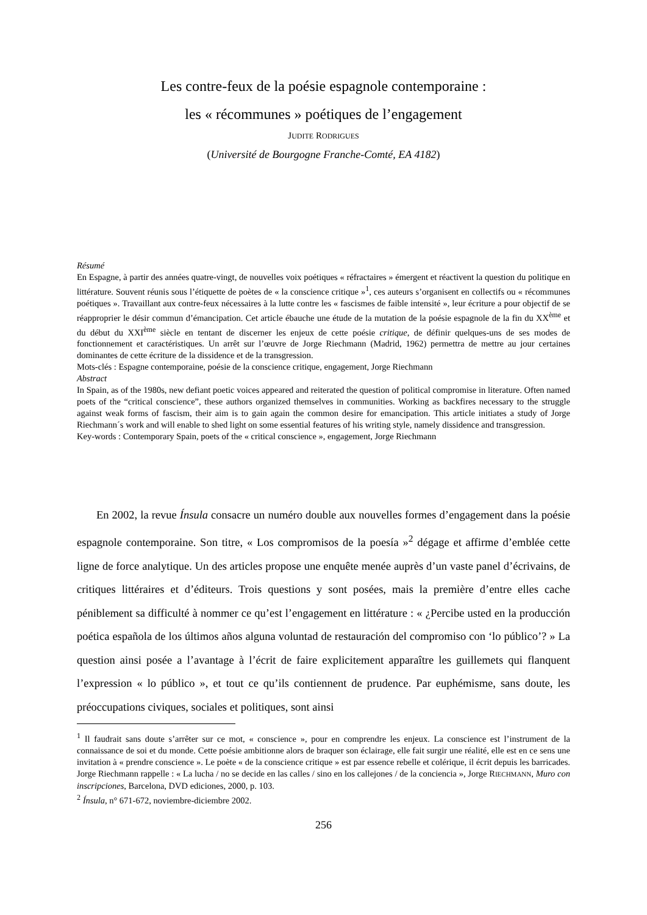Les contre-feux de la poésie espagnole contemporaine :
les « récommunes » poétiques de l’engagement
JUDITE RODRIGUES
(Université de Bourgogne Franche-Comté, EA 4182)
Résumé
En Espagne, à partir des années quatre-vingt, de nouvelles voix poétiques « réfractaires » émergent et réactivent la question du politique en littérature. Souvent réunis sous l’étiquette de poètes de « la conscience critique »<sup>1</sup>, ces auteurs s’organisent en collectifs ou « récommunes poétiques ». Travaillant aux contre-feux nécessaires à la lutte contre les « fascismes de faible intensité », leur écriture a pour objectif de se réapproprier le désir commun d’émancipation. Cet article ébauche une étude de la mutation de la poésie espagnole de la fin du XX<sup>ème</sup> et du début du XXI<sup>ème</sup> siècle en tentant de discerner les enjeux de cette poésie critique, de définir quelques-uns de ses modes de fonctionnement et caractéristiques. Un arrêt sur l’œuvre de Jorge Riechmann (Madrid, 1962) permettra de mettre au jour certaines dominantes de cette écriture de la dissidence et de la transgression.
Mots-clés : Espagne contemporaine, poésie de la conscience critique, engagement, Jorge Riechmann
Abstract
In Spain, as of the 1980s, new defiant poetic voices appeared and reiterated the question of political compromise in literature. Often named poets of the “critical conscience”, these authors organized themselves in communities. Working as backfires necessary to the struggle against weak forms of fascism, their aim is to gain again the common desire for emancipation. This article initiates a study of Jorge Riechmann´s work and will enable to shed light on some essential features of his writing style, namely dissidence and transgression.
Key-words : Contemporary Spain, poets of the « critical conscience », engagement, Jorge Riechmann
En 2002, la revue Ínsula consacre un numéro double aux nouvelles formes d’engagement dans la poésie espagnole contemporaine. Son titre, « Los compromisos de la poesía »<sup>2</sup> dégage et affirme d’emblée cette ligne de force analytique. Un des articles propose une enquête menée auprès d’un vaste panel d’écrivains, de critiques littéraires et d’éditeurs. Trois questions y sont posées, mais la première d’entre elles cache péniblement sa difficulté à nommer ce qu’est l’engagement en littérature : « ¿Percibe usted en la producción poética española de los últimos años alguna voluntad de restauración del compromiso con ‘lo público’? » La question ainsi posée a l’avantage à l’écrit de faire explicitement apparaître les guillemets qui flanquent l’expression « lo público », et tout ce qu’ils contiennent de prudence. Par euphémisme, sans doute, les préoccupations civiques, sociales et politiques, sont ainsi
<sup>1</sup> Il faudrait sans doute s’arrêter sur ce mot, « conscience », pour en comprendre les enjeux. La conscience est l’instrument de la connaissance de soi et du monde. Cette poésie ambitionne alors de braquer son éclairage, elle fait surgir une réalité, elle est en ce sens une invitation à « prendre conscience ». Le poète « de la conscience critique » est par essence rebelle et colérique, il écrit depuis les barricades. Jorge Riechmann rappelle : « La lucha / no se decide en las calles / sino en los callejones / de la conciencia », Jorge RIECHMANN, Muro con inscripciones, Barcelona, DVD ediciones, 2000, p. 103.
<sup>2</sup> Ínsula, n° 671-672, noviembre-diciembre 2002.
256